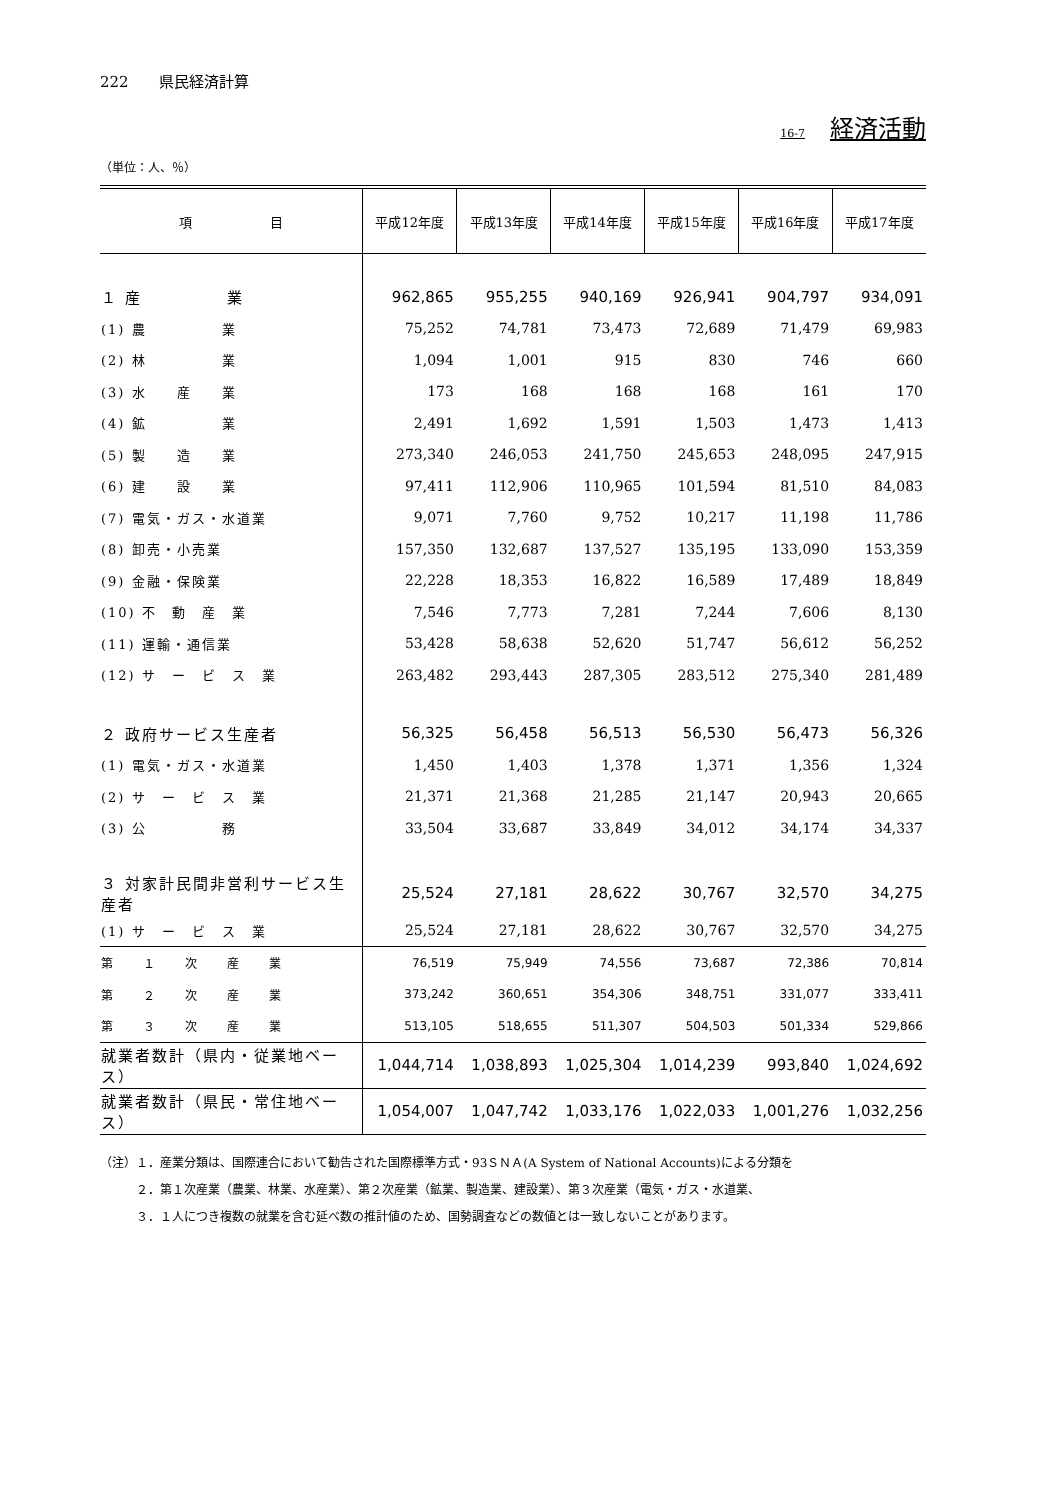222　　県民経済計算
16-7 経済活動
（単位：人、％）
| 項 目 | 平成12年度 | 平成13年度 | 平成14年度 | 平成15年度 | 平成16年度 | 平成17年度 |
| --- | --- | --- | --- | --- | --- | --- |
| １ 産 業 | 962,865 | 955,255 | 940,169 | 926,941 | 904,797 | 934,091 |
| (1) 農 業 | 75,252 | 74,781 | 73,473 | 72,689 | 71,479 | 69,983 |
| (2) 林 業 | 1,094 | 1,001 | 915 | 830 | 746 | 660 |
| (3) 水 産 業 | 173 | 168 | 168 | 168 | 161 | 170 |
| (4) 鉱 業 | 2,491 | 1,692 | 1,591 | 1,503 | 1,473 | 1,413 |
| (5) 製 造 業 | 273,340 | 246,053 | 241,750 | 245,653 | 248,095 | 247,915 |
| (6) 建 設 業 | 97,411 | 112,906 | 110,965 | 101,594 | 81,510 | 84,083 |
| (7) 電気・ガス・水道業 | 9,071 | 7,760 | 9,752 | 10,217 | 11,198 | 11,786 |
| (8) 卸売・小売業 | 157,350 | 132,687 | 137,527 | 135,195 | 133,090 | 153,359 |
| (9) 金融・保険業 | 22,228 | 18,353 | 16,822 | 16,589 | 17,489 | 18,849 |
| (10) 不 動 産 業 | 7,546 | 7,773 | 7,281 | 7,244 | 7,606 | 8,130 |
| (11) 運輸・通信業 | 53,428 | 58,638 | 52,620 | 51,747 | 56,612 | 56,252 |
| (12) サ ー ビ ス 業 | 263,482 | 293,443 | 287,305 | 283,512 | 275,340 | 281,489 |
| ２ 政府サービス生産者 | 56,325 | 56,458 | 56,513 | 56,530 | 56,473 | 56,326 |
| (1) 電気・ガス・水道業 | 1,450 | 1,403 | 1,378 | 1,371 | 1,356 | 1,324 |
| (2) サ ー ビ ス 業 | 21,371 | 21,368 | 21,285 | 21,147 | 20,943 | 20,665 |
| (3) 公 務 | 33,504 | 33,687 | 33,849 | 34,012 | 34,174 | 34,337 |
| ３ 対家計民間非営利サービス生産者 | 25,524 | 27,181 | 28,622 | 30,767 | 32,570 | 34,275 |
| (1) サ ー ビ ス 業 | 25,524 | 27,181 | 28,622 | 30,767 | 32,570 | 34,275 |
| 第 １ 次 産 業 | 76,519 | 75,949 | 74,556 | 73,687 | 72,386 | 70,814 |
| 第 ２ 次 産 業 | 373,242 | 360,651 | 354,306 | 348,751 | 331,077 | 333,411 |
| 第 ３ 次 産 業 | 513,105 | 518,655 | 511,307 | 504,503 | 501,334 | 529,866 |
| 就業者数計（県内・従業地ベース） | 1,044,714 | 1,038,893 | 1,025,304 | 1,014,239 | 993,840 | 1,024,692 |
| 就業者数計（県民・常住地ベース） | 1,054,007 | 1,047,742 | 1,033,176 | 1,022,033 | 1,001,276 | 1,032,256 |
（注）１．産業分類は、国際連合において勧告された国際標準方式・93ＳＮＡ(A System of National Accounts)による分類を
　　　２．第１次産業（農業、林業、水産業）、第２次産業（鉱業、製造業、建設業）、第３次産業（電気・ガス・水道業、
　　　３．１人につき複数の就業を含む延べ数の推計値のため、国勢調査などの数値とは一致しないことがあります。